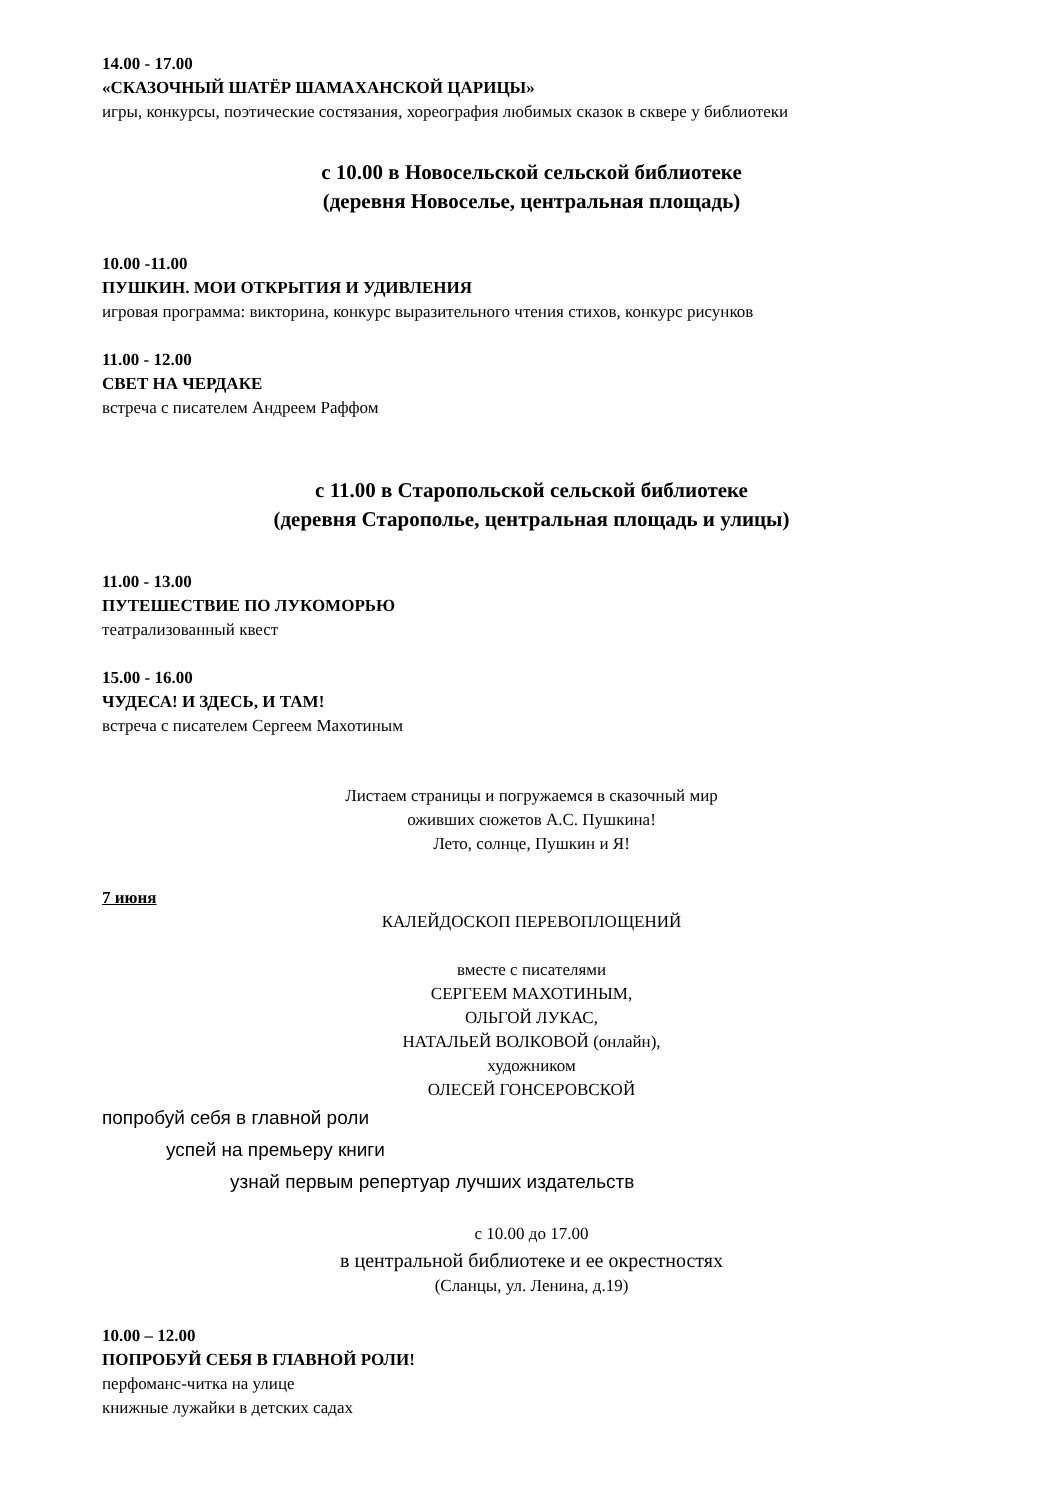14.00 - 17.00
«СКАЗОЧНЫЙ ШАТЁР ШАМАХАНСКОЙ ЦАРИЦЫ»
игры, конкурсы, поэтические состязания, хореография любимых сказок в сквере у библиотеки
с 10.00 в Новосельской сельской библиотеке
(деревня Новоселье, центральная площадь)
10.00 -11.00
ПУШКИН. МОИ ОТКРЫТИЯ И УДИВЛЕНИЯ
игровая программа: викторина, конкурс выразительного чтения стихов, конкурс рисунков
11.00 - 12.00
СВЕТ НА ЧЕРДАКЕ
встреча с писателем Андреем Раффом
с 11.00 в Старопольской сельской библиотеке
(деревня Старополье, центральная площадь и улицы)
11.00 - 13.00
ПУТЕШЕСТВИЕ ПО ЛУКОМОРЬЮ
театрализованный квест
15.00 - 16.00
ЧУДЕСА! И ЗДЕСЬ, И ТАМ!
встреча с писателем Сергеем Махотиным
Листаем страницы и погружаемся в сказочный мир
оживших сюжетов А.С. Пушкина!
Лето, солнце, Пушкин и Я!
7 июня
КАЛЕЙДОСКОП ПЕРЕВОПЛОЩЕНИЙ
вместе с писателями
СЕРГЕЕМ МАХОТИНЫМ,
ОЛЬГОЙ ЛУКАС,
НАТАЛЬЕЙ ВОЛКОВОЙ (онлайн),
художником
ОЛЕСЕЙ ГОНСЕРОВСКОЙ
попробуй себя в главной роли
успей на премьеру книги
узнай первым репертуар лучших издательств
с 10.00 до 17.00
в центральной библиотеке и ее окрестностях
(Сланцы, ул. Ленина, д.19)
10.00 – 12.00
ПОПРОБУЙ СЕБЯ В ГЛАВНОЙ РОЛИ!
перфоманс-читка на улице
книжные лужайки в детских садах